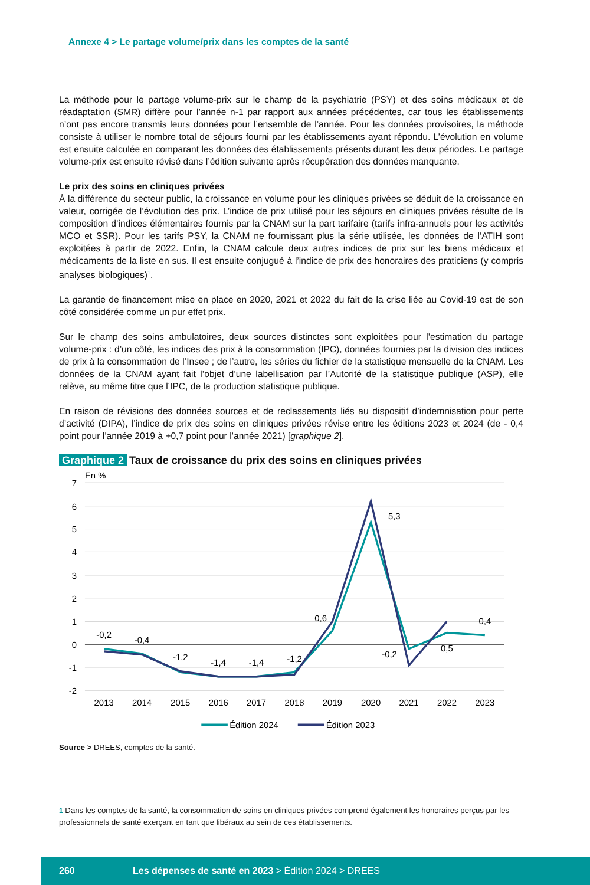Annexe 4 > Le partage volume/prix dans les comptes de la santé
La méthode pour le partage volume-prix sur le champ de la psychiatrie (PSY) et des soins médicaux et de réadaptation (SMR) diffère pour l’année n-1 par rapport aux années précédentes, car tous les établissements n’ont pas encore transmis leurs données pour l’ensemble de l’année. Pour les données provisoires, la méthode consiste à utiliser le nombre total de séjours fourni par les établissements ayant répondu. L’évolution en volume est ensuite calculée en comparant les données des établissements présents durant les deux périodes. Le partage volume-prix est ensuite révisé dans l’édition suivante après récupération des données manquante.
Le prix des soins en cliniques privées
À la différence du secteur public, la croissance en volume pour les cliniques privées se déduit de la croissance en valeur, corrigée de l’évolution des prix. L’indice de prix utilisé pour les séjours en cliniques privées résulte de la composition d’indices élémentaires fournis par la CNAM sur la part tarifaire (tarifs infra-annuels pour les activités MCO et SSR). Pour les tarifs PSY, la CNAM ne fournissant plus la série utilisée, les données de l’ATIH sont exploitées à partir de 2022. Enfin, la CNAM calcule deux autres indices de prix sur les biens médicaux et médicaments de la liste en sus. Il est ensuite conjugué à l’indice de prix des honoraires des praticiens (y compris analyses biologiques)<sup>1</sup>.
La garantie de financement mise en place en 2020, 2021 et 2022 du fait de la crise liée au Covid-19 est de son côté considérée comme un pur effet prix.
Sur le champ des soins ambulatoires, deux sources distinctes sont exploitées pour l’estimation du partage volume-prix : d’un côté, les indices des prix à la consommation (IPC), données fournies par la division des indices de prix à la consommation de l’Insee ; de l’autre, les séries du fichier de la statistique mensuelle de la CNAM. Les données de la CNAM ayant fait l’objet d’une labellisation par l’Autorité de la statistique publique (ASP), elle relève, au même titre que l’IPC, de la production statistique publique.
En raison de révisions des données sources et de reclassements liés au dispositif d’indemnisation pour perte d’activité (DIPA), l’indice de prix des soins en cliniques privées révise entre les éditions 2023 et 2024 (de - 0,4 point pour l’année 2019 à +0,7 point pour l’année 2021) [graphique 2].
Graphique 2 Taux de croissance du prix des soins en cliniques privées
En %
7
6
5
4
3
2
1
0
-1
-2
2013
2014
2015
2016
2017
2018
2019
2020
2021
2022
2023
-0,2
-0,4
-1,2
-1,4
-1,4
-1,2
0,6
5,3
-0,2
0,5
0,4
Édition 2024
Édition 2023
Source > DREES, comptes de la santé.
<sup>1</sup> Dans les comptes de la santé, la consommation de soins en cliniques privées comprend également les honoraires perçus par les professionnels de santé exerçant en tant que libéraux au sein de ces établissements.
260 Les dépenses de santé en 2023 > Édition 2024 > DREES